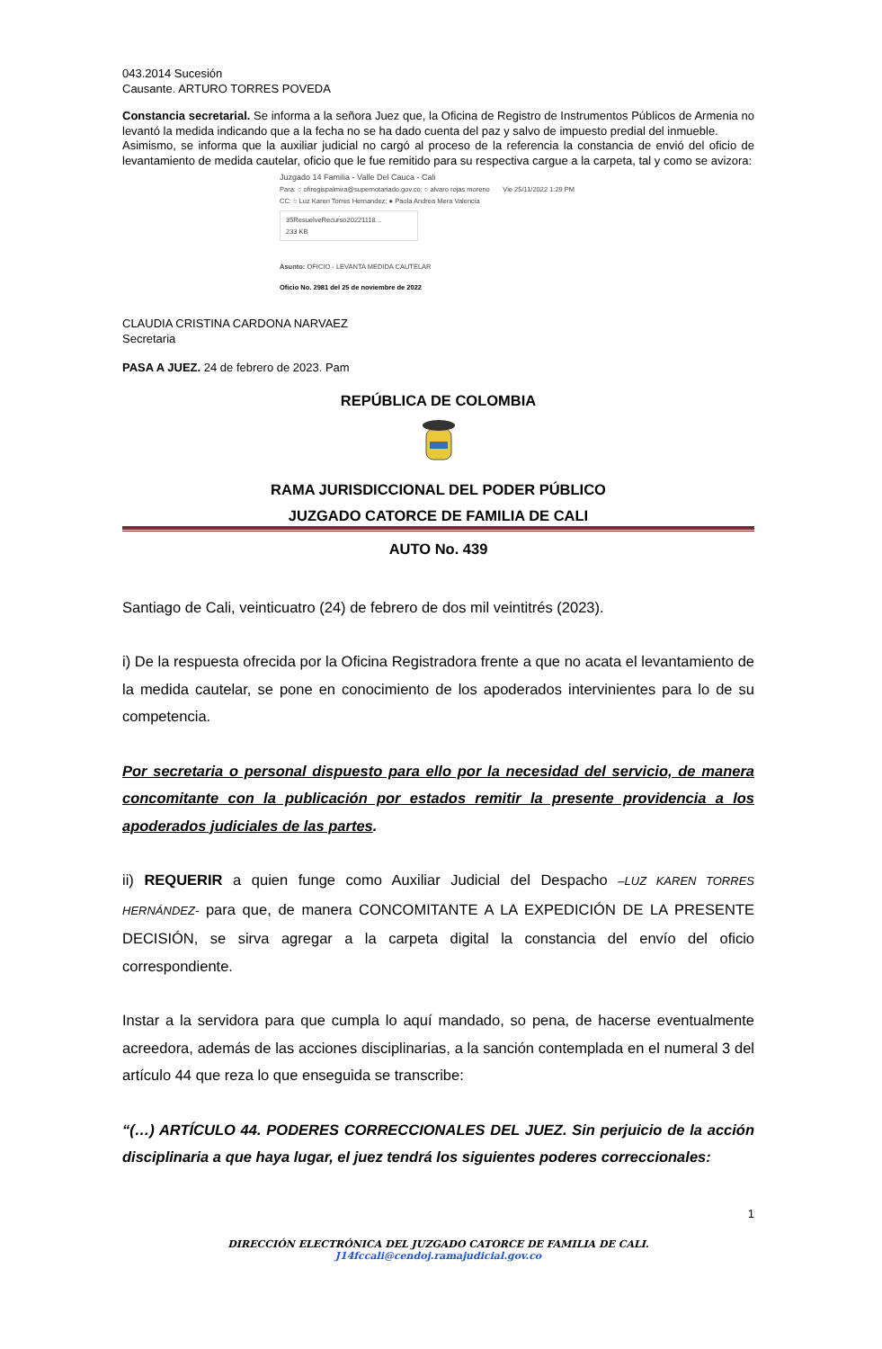043.2014 Sucesión
Causante. ARTURO TORRES POVEDA
Constancia secretarial. Se informa a la señora Juez que, la Oficina de Registro de Instrumentos Públicos de Armenia no levantó la medida indicando que a la fecha no se ha dado cuenta del paz y salvo de impuesto predial del inmueble.
Asimismo, se informa que la auxiliar judicial no cargó al proceso de la referencia la constancia de envió del oficio de levantamiento de medida cautelar, oficio que le fue remitido para su respectiva cargue a la carpeta, tal y como se avizora:
Juzgado 14 Familia - Valle Del Cauca - Cali
Para: ○ ofiregispalmira@supernotariado.gov.co; ○ alvaro rojas moreno Vie 25/11/2022 1:29 PM
CC: ○ Luz Karen Torres Hernandez; ● Paola Andrea Mera Valencia
35ResuelveRecurso20221118...
233 KB
Asunto: OFICIO - LEVANTA MEDIDA CAUTELAR
Oficio No. 2981 del 25 de noviembre de 2022
CLAUDIA CRISTINA CARDONA NARVAEZ
Secretaria
PASA A JUEZ. 24 de febrero de 2023. Pam
REPÚBLICA DE COLOMBIA
RAMA JURISDICCIONAL DEL PODER PÚBLICO
JUZGADO CATORCE DE FAMILIA DE CALI
AUTO No. 439
Santiago de Cali, veinticuatro (24) de febrero de dos mil veintitrés (2023).
i) De la respuesta ofrecida por la Oficina Registradora frente a que no acata el levantamiento de la medida cautelar, se pone en conocimiento de los apoderados intervinientes para lo de su competencia.
Por secretaria o personal dispuesto para ello por la necesidad del servicio, de manera concomitante con la publicación por estados remitir la presente providencia a los apoderados judiciales de las partes.
ii) REQUERIR a quien funge como Auxiliar Judicial del Despacho –LUZ KAREN TORRES HERNÁNDEZ- para que, de manera CONCOMITANTE A LA EXPEDICIÓN DE LA PRESENTE DECISIÓN, se sirva agregar a la carpeta digital la constancia del envío del oficio correspondiente.
Instar a la servidora para que cumpla lo aquí mandado, so pena, de hacerse eventualmente acreedora, además de las acciones disciplinarias, a la sanción contemplada en el numeral 3 del artículo 44 que reza lo que enseguida se transcribe:
“(…) ARTÍCULO 44. PODERES CORRECCIONALES DEL JUEZ. Sin perjuicio de la acción disciplinaria a que haya lugar, el juez tendrá los siguientes poderes correccionales:
1
DIRECCIÓN ELECTRÓNICA DEL JUZGADO CATORCE DE FAMILIA DE CALI.
J14fccali@cendoj.ramajudicial.gov.co